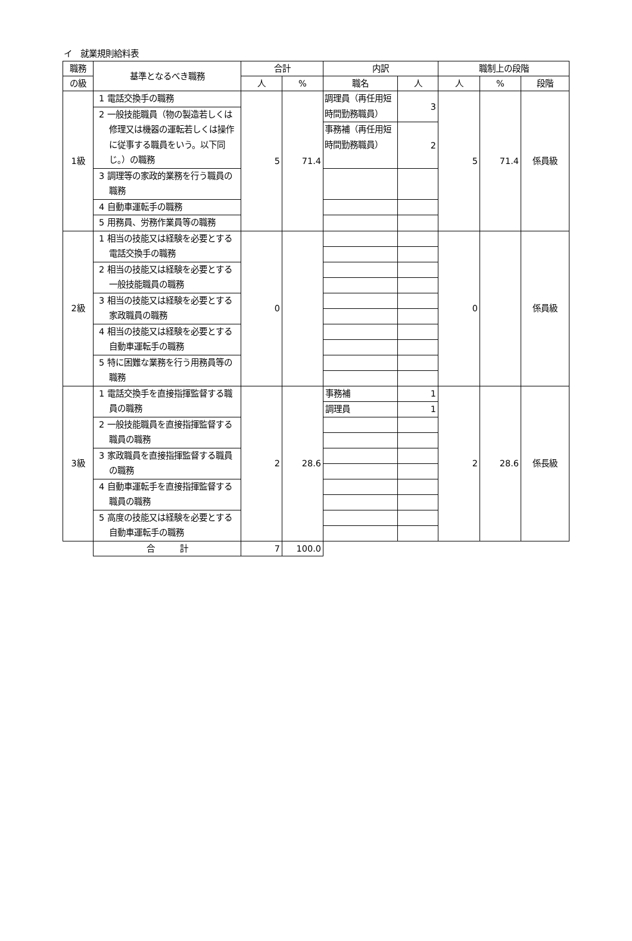イ　就業規則給料表
| 職務 | 基準となるべき職務 | 合計 | | 内訳 | | 職制上の段階 | | |
| --- | --- | --- | --- | --- | --- | --- | --- | --- |
| の級 | | 人 | % | 職名 | 人 | 人 | % | 段階 |
| 1級 | 1 電話交換手の職務 | 5 | 71.4 | 調理員（再任用短時間勤務職員） | 3 | 5 | 71.4 | 係員級 |
| | 2 一般技能職員（物の製造若しくは修理又は機器の運転若しくは操作に従事する職員をいう。以下同じ。）の職務 | | | | | | | |
| | | | | 事務補（再任用短時間勤務職員） | 2 | | | |
| | 3 調理等の家政的業務を行う職員の職務 | | | | | | | |
| | 4 自動車運転手の職務 | | | | | | | |
| | 5 用務員、労務作業員等の職務 | | | | | | | |
| 2級 | 1 相当の技能又は経験を必要とする電話交換手の職務 | 0 | | | | 0 | | 係員級 |
| | 2 相当の技能又は経験を必要とする一般技能職員の職務 | | | | | | | |
| | 3 相当の技能又は経験を必要とする家政職員の職務 | | | | | | | |
| | 4 相当の技能又は経験を必要とする自動車運転手の職務 | | | | | | | |
| | 5 特に困難な業務を行う用務員等の職務 | | | | | | | |
| 3級 | 1 電話交換手を直接指揮監督する職員の職務 | 2 | 28.6 | 事務補 | 1 | 2 | 28.6 | 係長級 |
| | | | | 調理員 | 1 | | | |
| | 2 一般技能職員を直接指揮監督する職員の職務 | | | | | | | |
| | 3 家政職員を直接指揮監督する職員の職務 | | | | | | | |
| | 4 自動車運転手を直接指揮監督する職員の職務 | | | | | | | |
| | 5 高度の技能又は経験を必要とする自動車運転手の職務 | | | | | | | |
| | 合 計 | 7 | 100.0 | | | | | |